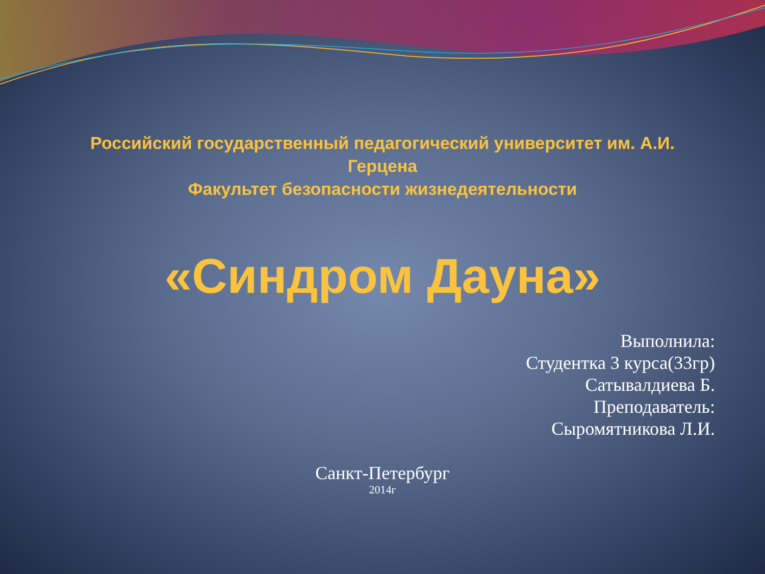Российский государственный педагогический университет им. А.И. Герцена
Факультет безопасности жизнедеятельности
«Синдром Дауна»
Выполнила:
Студентка 3 курса(33гр)
Сатывалдиева Б.
Преподаватель:
Сыромятникова Л.И.
Санкт-Петербург
2014г